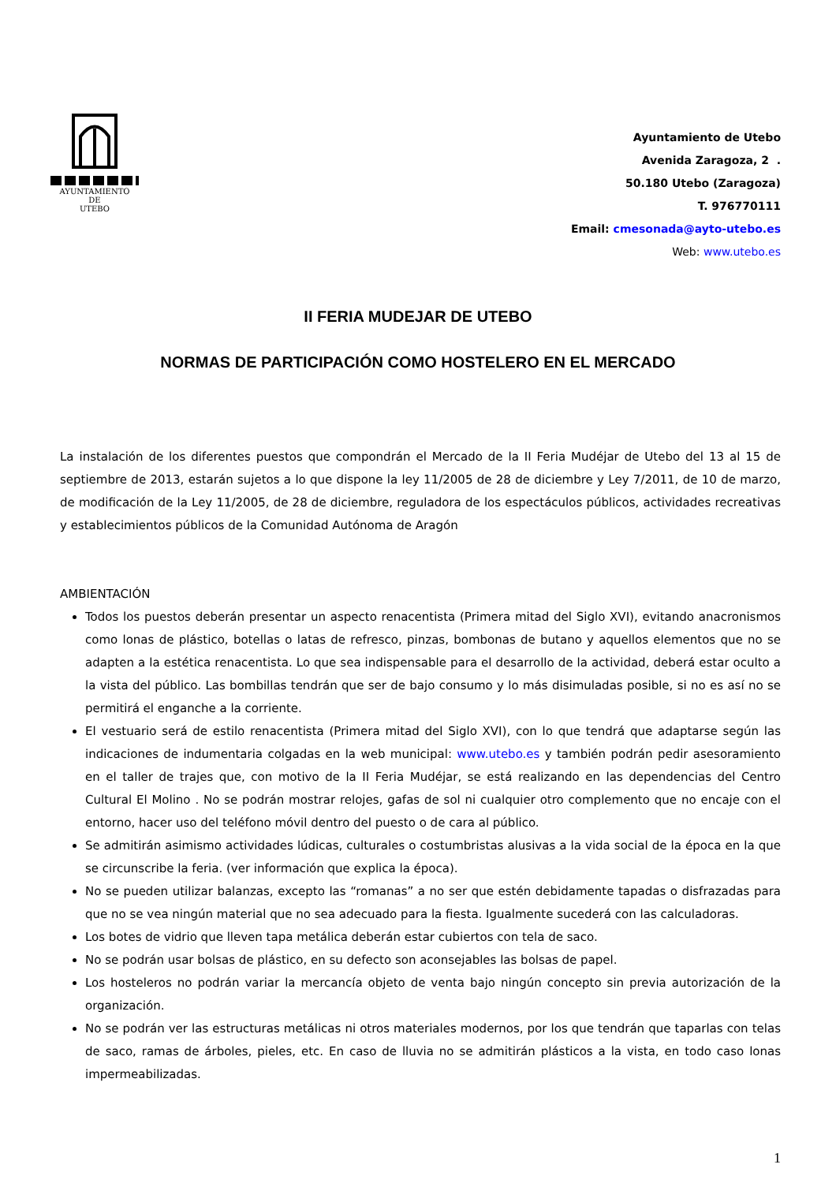AYUNTAMIENTO
DE
UTEBO
Ayuntamiento de Utebo
Avenida Zaragoza, 2 .
50.180 Utebo (Zaragoza)
T. 976770111
Email: cmesonada@ayto-utebo.es
Web: www.utebo.es
II FERIA MUDEJAR DE UTEBO
NORMAS DE PARTICIPACIÓN COMO HOSTELERO EN EL MERCADO
La instalación de los diferentes puestos que compondrán el Mercado de la II Feria Mudéjar de Utebo del 13 al 15 de septiembre de 2013, estarán sujetos a lo que dispone la ley 11/2005 de 28 de diciembre y Ley 7/2011, de 10 de marzo, de modificación de la Ley 11/2005, de 28 de diciembre, reguladora de los espectáculos públicos, actividades recreativas y establecimientos públicos de la Comunidad Autónoma de Aragón
AMBIENTACIÓN
Todos los puestos deberán presentar un aspecto renacentista (Primera mitad del Siglo XVI), evitando anacronismos como lonas de plástico, botellas o latas de refresco, pinzas, bombonas de butano y aquellos elementos que no se adapten a la estética renacentista. Lo que sea indispensable para el desarrollo de la actividad, deberá estar oculto a la vista del público. Las bombillas tendrán que ser de bajo consumo y lo más disimuladas posible, si no es así no se permitirá el enganche a la corriente.
El vestuario será de estilo renacentista (Primera mitad del Siglo XVI), con lo que tendrá que adaptarse según las indicaciones de indumentaria colgadas en la web municipal: www.utebo.es y también podrán pedir asesoramiento en el taller de trajes que, con motivo de la II Feria Mudéjar, se está realizando en las dependencias del Centro Cultural El Molino . No se podrán mostrar relojes, gafas de sol ni cualquier otro complemento que no encaje con el entorno, hacer uso del teléfono móvil dentro del puesto o de cara al público.
Se admitirán asimismo actividades lúdicas, culturales o costumbristas alusivas a la vida social de la época en la que se circunscribe la feria. (ver información que explica la época).
No se pueden utilizar balanzas, excepto las “romanas” a no ser que estén debidamente tapadas o disfrazadas para que no se vea ningún material que no sea adecuado para la fiesta. Igualmente sucederá con las calculadoras.
Los botes de vidrio que lleven tapa metálica deberán estar cubiertos con tela de saco.
No se podrán usar bolsas de plástico, en su defecto son aconsejables las bolsas de papel.
Los hosteleros no podrán variar la mercancía objeto de venta bajo ningún concepto sin previa autorización de la organización.
No se podrán ver las estructuras metálicas ni otros materiales modernos, por los que tendrán que taparlas con telas de saco, ramas de árboles, pieles, etc. En caso de lluvia no se admitirán plásticos a la vista, en todo caso lonas impermeabilizadas.
1